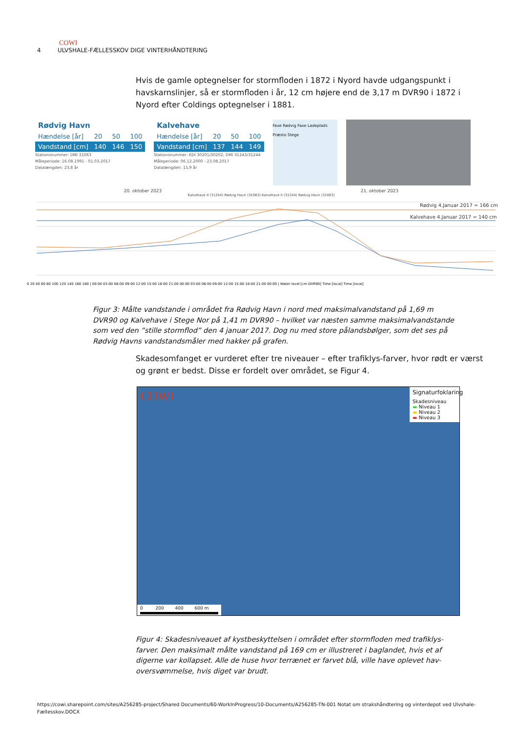COWI
4 ULVSHALE-FÆLLESSKOV DIGE VINTERHÅNDTERING
Hvis de gamle optegnelser for stormfloden i 1872 i Nyord havde udgangspunkt i havskarnslinjer, så er stormfloden i år, 12 cm højere end de 3,17 m DVR90 i 1872 i Nyord efter Coldings optegnelser i 1881.
| Rødvig Havn | | | |
| Hændelse [år] | 20 | 50 | 100 |
| Vandstand [cm] | 140 | 146 | 150 |
Stationsnummer: DMI 31063
Måleperiode: 16.08.1991 - 01.03.2017
Datalængden: 23,8 år
| Kalvehave | | | |
| Hændelse [år] | 20 | 50 | 100 |
| Vandstand [cm] | 137 | 144 | 149 |
Stationsnummer: KDI 30201/30202; DMI 31243/31244
Måleperiode: 06.12.2000 - 23.08.2017
Datalængden: 15,9 år
Faxe Rødvig Faxe Ladeplads Præsto Stege
20. oktober 2023 21. oktober 2023
Kalvehave II (31244) Rødvig Havn (31063) Kalvehave II (31244) Rødvig Havn (31063)
Rødvig 4.Januar 2017 = 166 cm
Kalvehave 4.Januar 2017 = 140 cm
0 20 40 60 80 100 120 140 160 180 | 00:00 03:00 06:00 09:00 12:00 15:00 18:00 21:00 00:00 03:00 06:00 09:00 12:00 15:00 18:00 21:00 00:00 | Water level [cm DVR90] Time [local] Time [local]
Figur 3: Målte vandstande i området fra Rødvig Havn i nord med maksimalvandstand på 1,69 m DVR90 og Kalvehave i Stege Nor på 1,41 m DVR90 – hvilket var næsten samme maksimalvandstande som ved den ”stille stormflod” den 4 januar 2017. Dog nu med store pålandsbølger, som det ses på Rødvig Havns vandstandsmåler med hakker på grafen.
Skadesomfanget er vurderet efter tre niveauer – efter trafiklys-farver, hvor rødt er værst og grønt er bedst. Disse er fordelt over området, se Figur 4.
COWI
Signaturfoklaring
Skadesniveau
▬ Niveau 1
▬ Niveau 2
▬ Niveau 3
0 200 400 600 m
Figur 4: Skadesniveauet af kystbeskyttelsen i området efter stormfloden med trafiklys-farver. Den maksimalt målte vandstand på 169 cm er illustreret i baglandet, hvis et af digerne var kollapset. Alle de huse hvor terrænet er farvet blå, ville have oplevet hav-oversvømmelse, hvis diget var brudt.
https://cowi.sharepoint.com/sites/A256285-project/Shared Documents/60-WorkInProgress/10-Documents/A256285-TN-001 Notat om strakshåndtering og vinterdepot ved Ulvshale-Fællesskov.DOCX